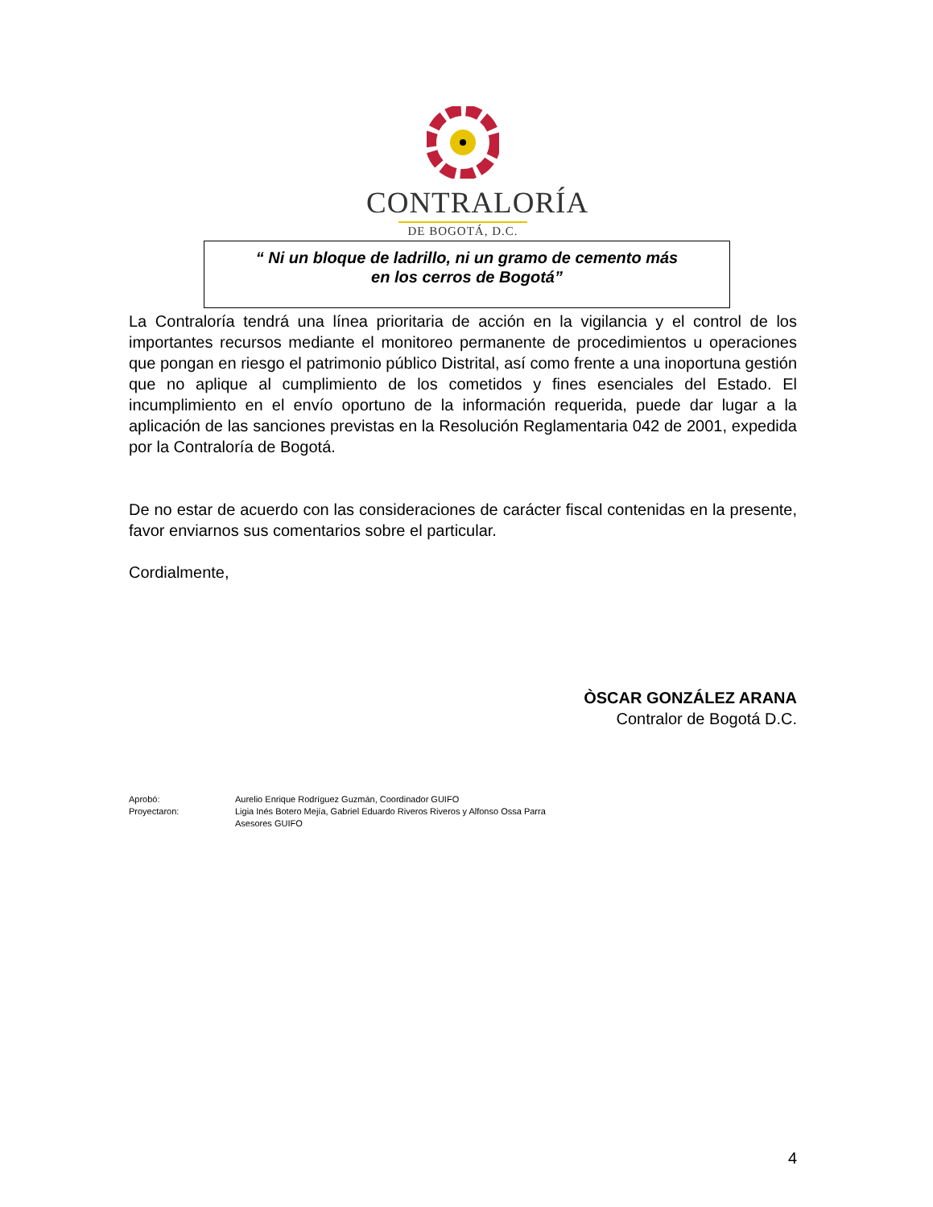CONTRALORÍA
DE BOGOTÁ, D.C.
“ Ni un bloque de ladrillo, ni un gramo de cemento más
en los cerros de Bogotá”
La Contraloría tendrá una línea prioritaria de acción en la vigilancia y el control de los importantes recursos mediante el monitoreo permanente de procedimientos u operaciones que pongan en riesgo el patrimonio público Distrital, así como frente a una inoportuna gestión que no aplique al cumplimiento de los cometidos y fines esenciales del Estado. El incumplimiento en el envío oportuno de la información requerida, puede dar lugar a la aplicación de las sanciones previstas en la Resolución Reglamentaria 042 de 2001, expedida por la Contraloría de Bogotá.
De no estar de acuerdo con las consideraciones de carácter fiscal contenidas en la presente, favor enviarnos sus comentarios sobre el particular.
Cordialmente,
ÒSCAR GONZÁLEZ ARANA
Contralor de Bogotá D.C.
Aprobó: Aurelio Enrique Rodríguez Guzmán, Coordinador GUIFO Proyectaron: Ligia Inés Botero Mejía, Gabriel Eduardo Riveros Riveros y Alfonso Ossa Parra
Asesores GUIFO
4